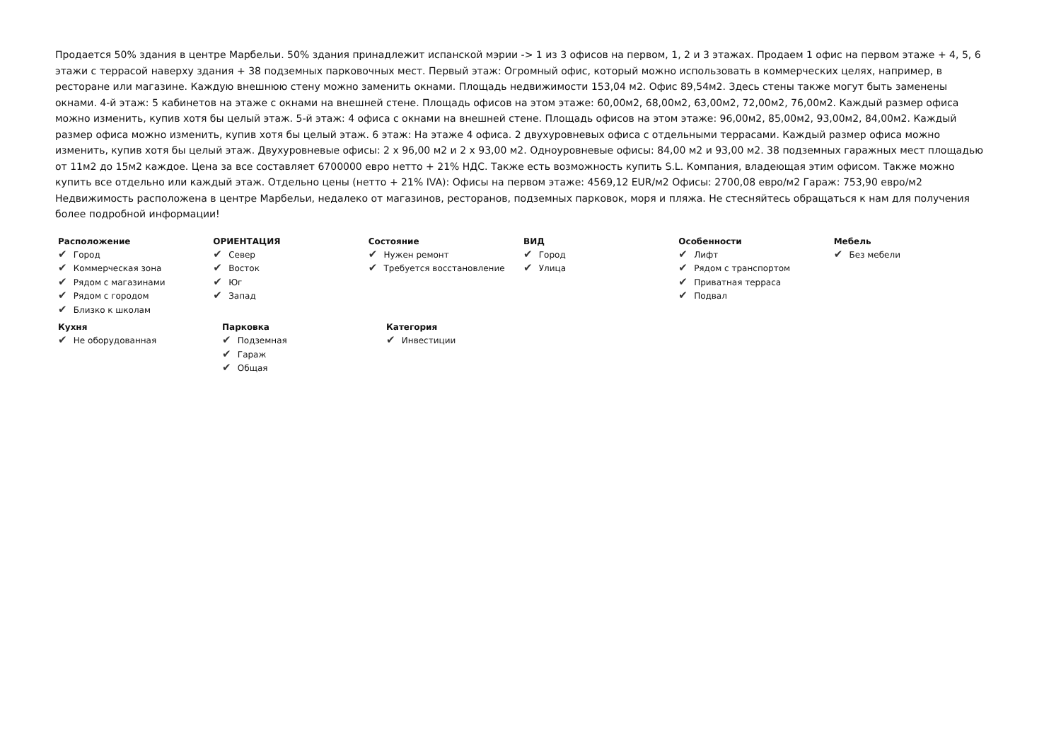Продается 50% здания в центре Марбельи. 50% здания принадлежит испанской мэрии -> 1 из 3 офисов на первом, 1, 2 и 3 этажах. Продаем 1 офис на первом этаже + 4, 5, 6 этажи с террасой наверху здания + 38 подземных парковочных мест. Первый этаж: Огромный офис, который можно использовать в коммерческих целях, например, в ресторане или магазине. Каждую внешнюю стену можно заменить окнами. Площадь недвижимости 153,04 м2. Офис 89,54м2. Здесь стены также могут быть заменены окнами. 4-й этаж: 5 кабинетов на этаже с окнами на внешней стене. Площадь офисов на этом этаже: 60,00м2, 68,00м2, 63,00м2, 72,00м2, 76,00м2. Каждый размер офиса можно изменить, купив хотя бы целый этаж. 5-й этаж: 4 офиса с окнами на внешней стене. Площадь офисов на этом этаже: 96,00м2, 85,00м2, 93,00м2, 84,00м2. Каждый размер офиса можно изменить, купив хотя бы целый этаж. 6 этаж: На этаже 4 офиса. 2 двухуровневых офиса с отдельными террасами. Каждый размер офиса можно изменить, купив хотя бы целый этаж. Двухуровневые офисы: 2 x 96,00 м2 и 2 x 93,00 м2. Одноуровневые офисы: 84,00 м2 и 93,00 м2. 38 подземных гаражных мест площадью от 11м2 до 15м2 каждое. Цена за все составляет 6700000 евро нетто + 21% НДС. Также есть возможность купить S.L. Компания, владеющая этим офисом. Также можно купить все отдельно или каждый этаж. Отдельно цены (нетто + 21% IVA): Офисы на первом этаже: 4569,12 EUR/м2 Офисы: 2700,08 евро/м2 Гараж: 753,90 евро/м2 Недвижимость расположена в центре Марбельи, недалеко от магазинов, ресторанов, подземных парковок, моря и пляжа. Не стесняйтесь обращаться к нам для получения более подробной информации!
Расположение
✔ Город
✔ Коммерческая зона
✔ Рядом с магазинами
✔ Рядом с городом
✔ Близко к школам
ОРИЕНТАЦИЯ
✔ Север
✔ Восток
✔ Юг
✔ Запад
Состояние
✔ Нужен ремонт
✔ Требуется восстановление
ВИД
✔ Город
✔ Улица
Особенности
✔ Лифт
✔ Рядом с транспортом
✔ Приватная терраса
✔ Подвал
Мебель
✔ Без мебели
Кухня
✔ Не оборудованная
Парковка
✔ Подземная
✔ Гараж
✔ Общая
Категория
✔ Инвестиции